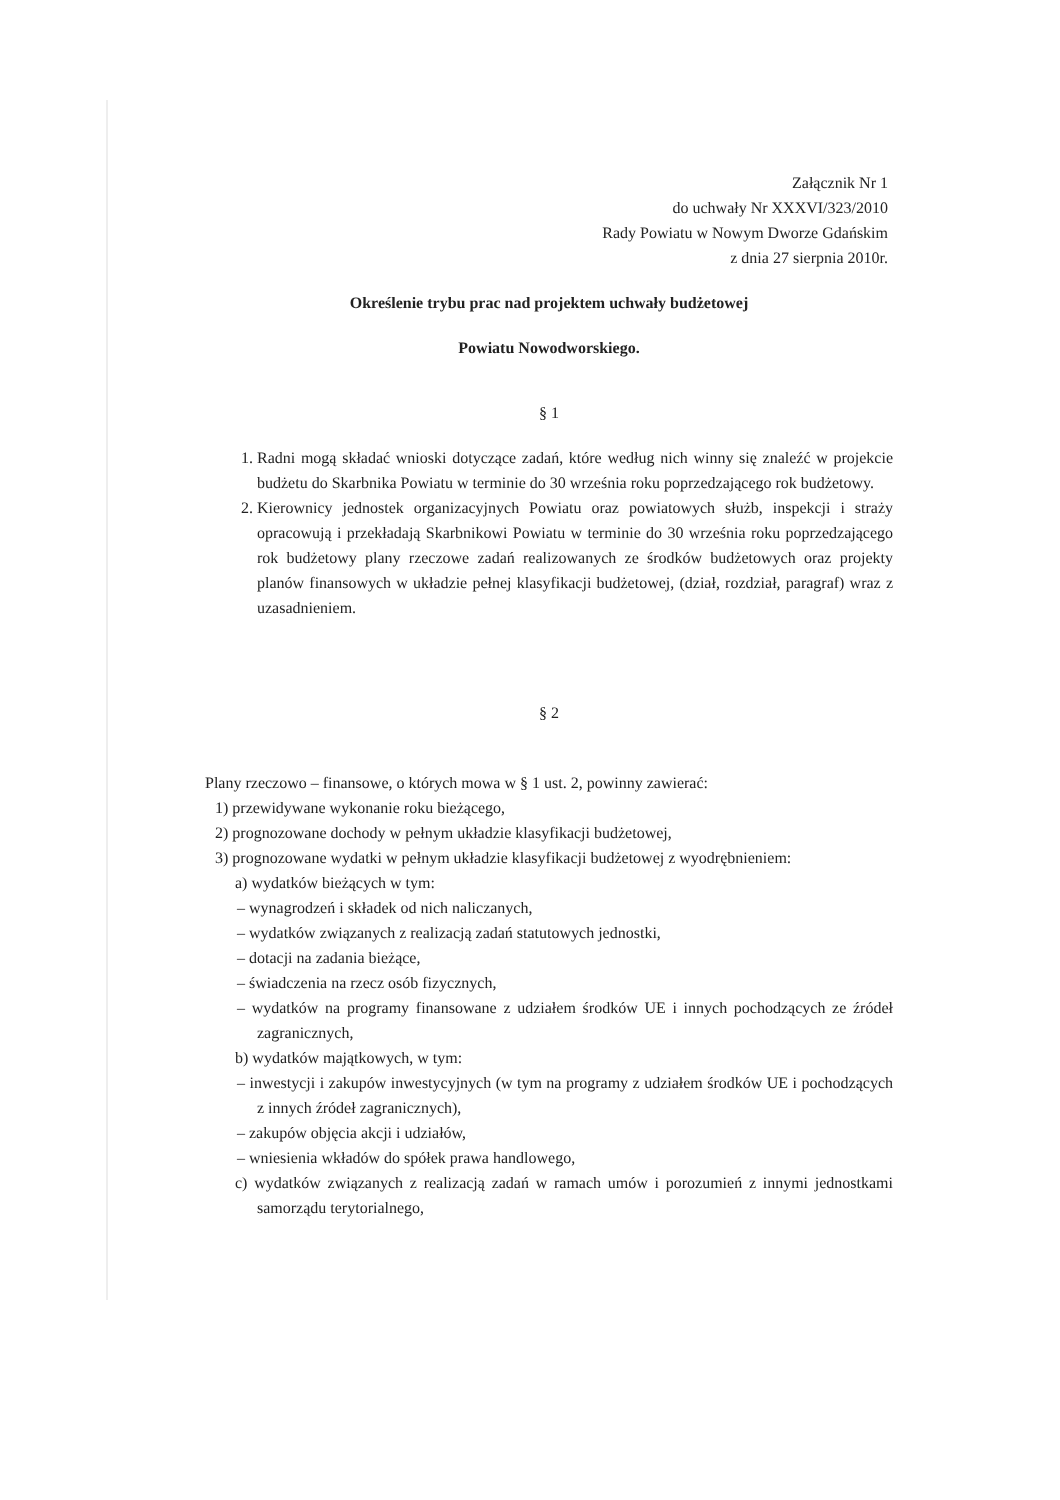Załącznik Nr 1
do uchwały Nr XXXVI/323/2010
Rady Powiatu w Nowym Dworze Gdańskim
z dnia 27 sierpnia 2010r.
Określenie trybu prac nad projektem uchwały budżetowej
Powiatu Nowodworskiego.
§ 1
1. Radni mogą składać wnioski dotyczące zadań, które według nich winny się znaleźć w projekcie budżetu do Skarbnika Powiatu w terminie do 30 września roku poprzedzającego rok budżetowy.
2. Kierownicy jednostek organizacyjnych Powiatu oraz powiatowych służb, inspekcji i straży opracowują i przekładają Skarbnikowi Powiatu w terminie do 30 września roku poprzedzającego rok budżetowy plany rzeczowe zadań realizowanych ze środków budżetowych oraz projekty planów finansowych w układzie pełnej klasyfikacji budżetowej, (dział, rozdział, paragraf) wraz z uzasadnieniem.
§ 2
Plany rzeczowo – finansowe, o których mowa w § 1 ust. 2, powinny zawierać:
1) przewidywane wykonanie roku bieżącego,
2) prognozowane dochody w pełnym układzie klasyfikacji budżetowej,
3) prognozowane wydatki w pełnym układzie klasyfikacji budżetowej z wyodrębnieniem:
a) wydatków bieżących w tym:
– wynagrodzeń i składek od nich naliczanych,
– wydatków związanych z realizacją zadań statutowych jednostki,
– dotacji na zadania bieżące,
– świadczenia na rzecz osób fizycznych,
– wydatków na programy finansowane z udziałem środków UE i innych pochodzących ze źródeł zagranicznych,
b) wydatków majątkowych, w tym:
– inwestycji i zakupów inwestycyjnych (w tym na programy z udziałem środków UE i pochodzących z innych źródeł zagranicznych),
– zakupów objęcia akcji i udziałów,
– wniesienia wkładów do spółek prawa handlowego,
c) wydatków związanych z realizacją zadań w ramach umów i porozumień z innymi jednostkami samorządu terytorialnego,